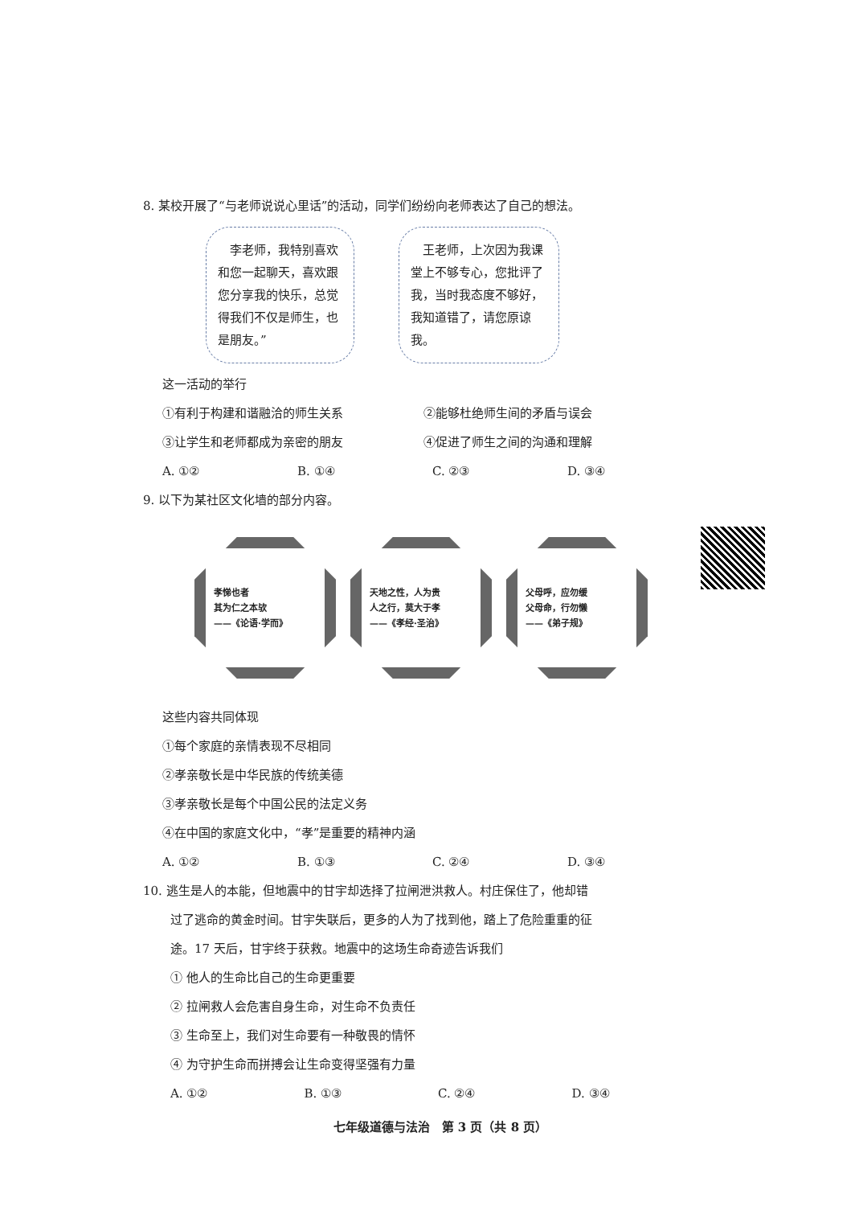8. 某校开展了“与老师说说心里话”的活动，同学们纷纷向老师表达了自己的想法。
　李老师，我特别喜欢和您一起聊天，喜欢跟您分享我的快乐，总觉得我们不仅是师生，也是朋友。”
　王老师，上次因为我课堂上不够专心，您批评了我，当时我态度不够好，我知道错了，请您原谅我。
这一活动的举行
①有利于构建和谐融洽的师生关系 ②能够杜绝师生间的矛盾与误会
③让学生和老师都成为亲密的朋友 ④促进了师生之间的沟通和理解
A. ①② B. ①④ C. ②③ D. ③④
9. 以下为某社区文化墙的部分内容。
孝悌也者
其为仁之本欤
——《论语·学而》
天地之性，人为贵
人之行，莫大于孝
——《孝经·圣治》
父母呼，应勿缓
父母命，行勿懒
——《弟子规》
这些内容共同体现
①每个家庭的亲情表现不尽相同
②孝亲敬长是中华民族的传统美德
③孝亲敬长是每个中国公民的法定义务
④在中国的家庭文化中，“孝”是重要的精神内涵
A. ①② B. ①③ C. ②④ D. ③④
10. 逃生是人的本能，但地震中的甘宇却选择了拉闸泄洪救人。村庄保住了，他却错
过了逃命的黄金时间。甘宇失联后，更多的人为了找到他，踏上了危险重重的征
途。17 天后，甘宇终于获救。地震中的这场生命奇迹告诉我们
① 他人的生命比自己的生命更重要
② 拉闸救人会危害自身生命，对生命不负责任
③ 生命至上，我们对生命要有一种敬畏的情怀
④ 为守护生命而拼搏会让生命变得坚强有力量
A. ①② B. ①③ C. ②④ D. ③④
七年级道德与法治　第 3 页（共 8 页）